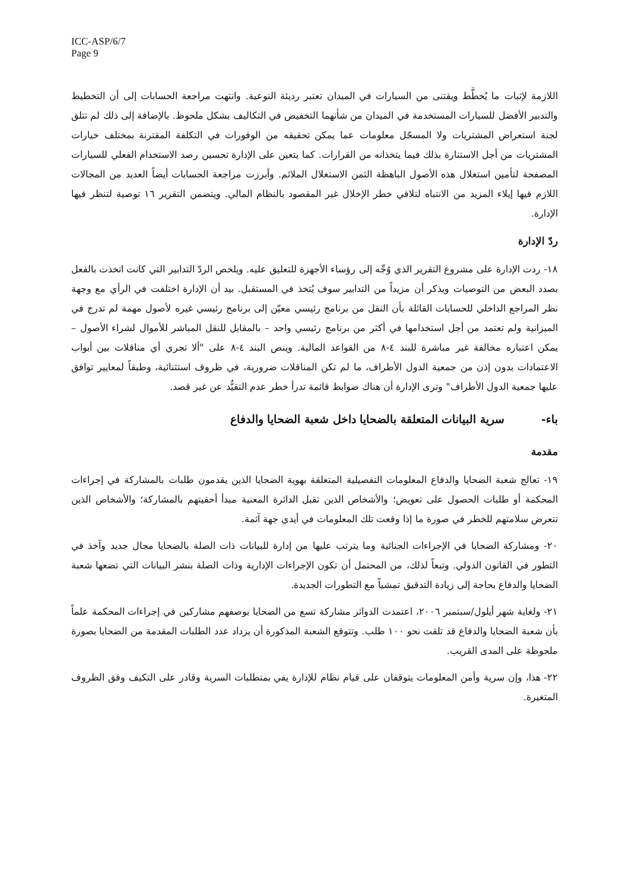ICC-ASP/6/7
Page 9
اللازمة لإثبات ما يُخطَّط ويقتنى من السيارات في الميدان تعتبر رديئة النوعية. وانتهت مراجعة الحسابات إلى أن التخطيط والتدبير الأفضل للسيارات المستخدمة في الميدان من شأنهما التخفيض في التكاليف بشكل ملحوظ. بالإضافة إلى ذلك لم تتلق لجنة استعراض المشتريات ولا المسجّل معلومات عما يمكن تحقيقه من الوفورات في التكلفة المقترنة بمختلف خيارات المشتريات من أجل الاستنارة بذلك فيما يتخذانه من القرارات. كما يتعين على الإدارة تحسين رصد الاستخدام الفعلي للسيارات المصفحة لتأمين استغلال هذه الأصول الباهظة الثمن الاستغلال الملائم. وأبرزت مراجعة الحسابات أيضاً العديد من المجالات اللازم فيها إيلاء المزيد من الانتباه لتلافي خطر الإخلال غير المقصود بالنظام المالي. ويتضمن التقرير ١٦ توصية لتنظر فيها الإدارة.
ردّ الإدارة
١٨- ردت الإدارة على مشروع التقرير الذي وُجِّه إلى رؤساء الأجهزة للتعليق عليه. ويلخص الردّ التدابير التي كانت اتخذت بالفعل بصدد البعض من التوصيات ويذكر أن مزيداً من التدابير سوف يُتخذ في المستقبل. بيد أن الإدارة اختلفت في الرأي مع وجهة نظر المراجع الداخلي للحسابات القائلة بأن النقل من برنامج رئيسي معيّن إلى برنامج رئيسي غيره لأصول مهمة لم تدرج في الميزانية ولم تعتمد من أجل استخدامها في أكثر من برنامج رئيسي واحد – بالمقابل للنقل المباشر للأموال لشراء الأصول – يمكن اعتباره مخالفة غير مباشرة للبند ٤-٨ من القواعد المالية. وينص البند ٤-٨ على "ألا تجري أي مناقلات بين أبواب الاعتمادات بدون إذن من جمعية الدول الأطراف، ما لم تكن المناقلات ضرورية، في ظروف استثنائية، وطبقاً لمعايير توافق عليها جمعية الدول الأطراف" وترى الإدارة أن هناك ضوابط قائمة تدرأ خطر عدم التقيُّد عن غير قصد.
باء- سرية البيانات المتعلقة بالضحايا داخل شعبة الضحايا والدفاع
مقدمة
١٩- تعالج شعبة الضحايا والدفاع المعلومات التفصيلية المتعلقة بهوية الضحايا الذين يقدمون طلبات بالمشاركة في إجراءات المحكمة أو طلبات الحصول على تعويض؛ والأشخاص الذين تقبل الدائرة المعنية مبدأ أحقيتهم بالمشاركة؛ والأشخاص الذين تتعرض سلامتهم للخطر في صورة ما إذا وقعت تلك المعلومات في أيدي جهة آثمة.
٢٠- ومشاركة الضحايا في الإجراءات الجنائية وما يترتب عليها من إدارة للبيانات ذات الصلة بالضحايا مجال جديد وآخذ في التطور في القانون الدولي. وتبعاً لذلك، من المحتمل أن تكون الإجراءات الإدارية وذات الصلة بنشر البيانات التي تضعها شعبة الضحايا والدفاع بحاجة إلى زيادة التدقيق تمشياً مع التطورات الجديدة.
٢١- ولغاية شهر أيلول/سبتمبر ٢٠٠٦، اعتمدت الدوائر مشاركة تسع من الضحايا بوصفهم مشاركين في إجراءات المحكمة علماً بأن شعبة الضحايا والدفاع قد تلقت نحو ١٠٠ طلب. وتتوقع الشعبة المذكورة أن يزداد عدد الطلبات المقدمة من الضحايا بصورة ملحوظة على المدى القريب.
٢٢- هذا، وإن سرية وأمن المعلومات يتوقفان على قيام نظام للإدارة يفي بمتطلبات السرية وقادر على التكيف وفق الظروف المتغيرة.